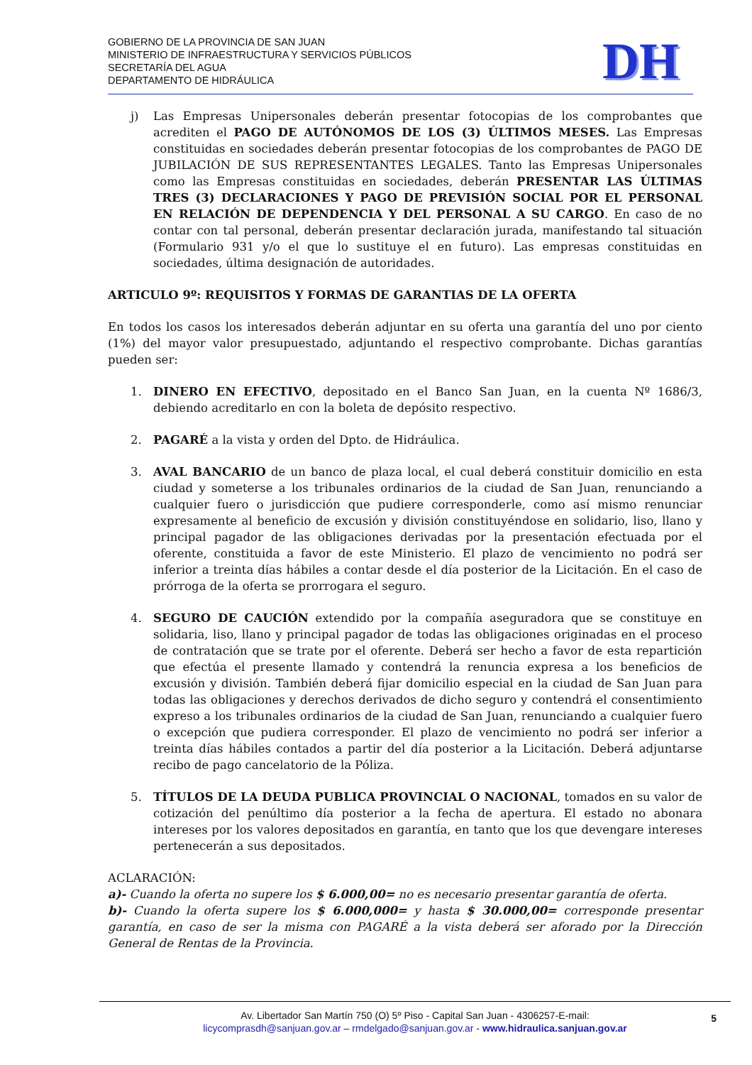GOBIERNO DE LA PROVINCIA DE SAN JUAN
MINISTERIO DE INFRAESTRUCTURA Y SERVICIOS PÚBLICOS
SECRETARÍA DEL AGUA
DEPARTAMENTO DE HIDRÁULICA
DH
j) Las Empresas Unipersonales deberán presentar fotocopias de los comprobantes que acrediten el PAGO DE AUTÓNOMOS DE LOS (3) ÚLTIMOS MESES. Las Empresas constituidas en sociedades deberán presentar fotocopias de los comprobantes de PAGO DE JUBILACIÓN DE SUS REPRESENTANTES LEGALES. Tanto las Empresas Unipersonales como las Empresas constituidas en sociedades, deberán PRESENTAR LAS ÚLTIMAS TRES (3) DECLARACIONES Y PAGO DE PREVISIÓN SOCIAL POR EL PERSONAL EN RELACIÓN DE DEPENDENCIA Y DEL PERSONAL A SU CARGO. En caso de no contar con tal personal, deberán presentar declaración jurada, manifestando tal situación (Formulario 931 y/o el que lo sustituye el en futuro). Las empresas constituidas en sociedades, última designación de autoridades.
ARTICULO 9º: REQUISITOS Y FORMAS DE GARANTIAS DE LA OFERTA
En todos los casos los interesados deberán adjuntar en su oferta una garantía del uno por ciento (1%) del mayor valor presupuestado, adjuntando el respectivo comprobante. Dichas garantías pueden ser:
1. DINERO EN EFECTIVO, depositado en el Banco San Juan, en la cuenta Nº 1686/3, debiendo acreditarlo en con la boleta de depósito respectivo.
2. PAGARÉ a la vista y orden del Dpto. de Hidráulica.
3. AVAL BANCARIO de un banco de plaza local, el cual deberá constituir domicilio en esta ciudad y someterse a los tribunales ordinarios de la ciudad de San Juan, renunciando a cualquier fuero o jurisdicción que pudiere corresponderle, como así mismo renunciar expresamente al beneficio de excusión y división constituyéndose en solidario, liso, llano y principal pagador de las obligaciones derivadas por la presentación efectuada por el oferente, constituida a favor de este Ministerio. El plazo de vencimiento no podrá ser inferior a treinta días hábiles a contar desde el día posterior de la Licitación. En el caso de prórroga de la oferta se prorrogara el seguro.
4. SEGURO DE CAUCIÓN extendido por la compañía aseguradora que se constituye en solidaria, liso, llano y principal pagador de todas las obligaciones originadas en el proceso de contratación que se trate por el oferente. Deberá ser hecho a favor de esta repartición que efectúa el presente llamado y contendrá la renuncia expresa a los beneficios de excusión y división. También deberá fijar domicilio especial en la ciudad de San Juan para todas las obligaciones y derechos derivados de dicho seguro y contendrá el consentimiento expreso a los tribunales ordinarios de la ciudad de San Juan, renunciando a cualquier fuero o excepción que pudiera corresponder. El plazo de vencimiento no podrá ser inferior a treinta días hábiles contados a partir del día posterior a la Licitación. Deberá adjuntarse recibo de pago cancelatorio de la Póliza.
5. TÍTULOS DE LA DEUDA PUBLICA PROVINCIAL O NACIONAL, tomados en su valor de cotización del penúltimo día posterior a la fecha de apertura. El estado no abonara intereses por los valores depositados en garantía, en tanto que los que devengare intereses pertenecerán a sus depositados.
ACLARACIÓN:
a)- Cuando la oferta no supere los $ 6.000,00= no es necesario presentar garantía de oferta.
b)- Cuando la oferta supere los $ 6.000,000= y hasta $ 30.000,00= corresponde presentar garantía, en caso de ser la misma con PAGARÉ a la vista deberá ser aforado por la Dirección General de Rentas de la Provincia.
Av. Libertador San Martín 750 (O) 5º Piso - Capital San Juan - 4306257-E-mail:
licycomprasdh@sanjuan.gov.ar – rmdelgado@sanjuan.gov.ar - www.hidraulica.sanjuan.gov.ar
5